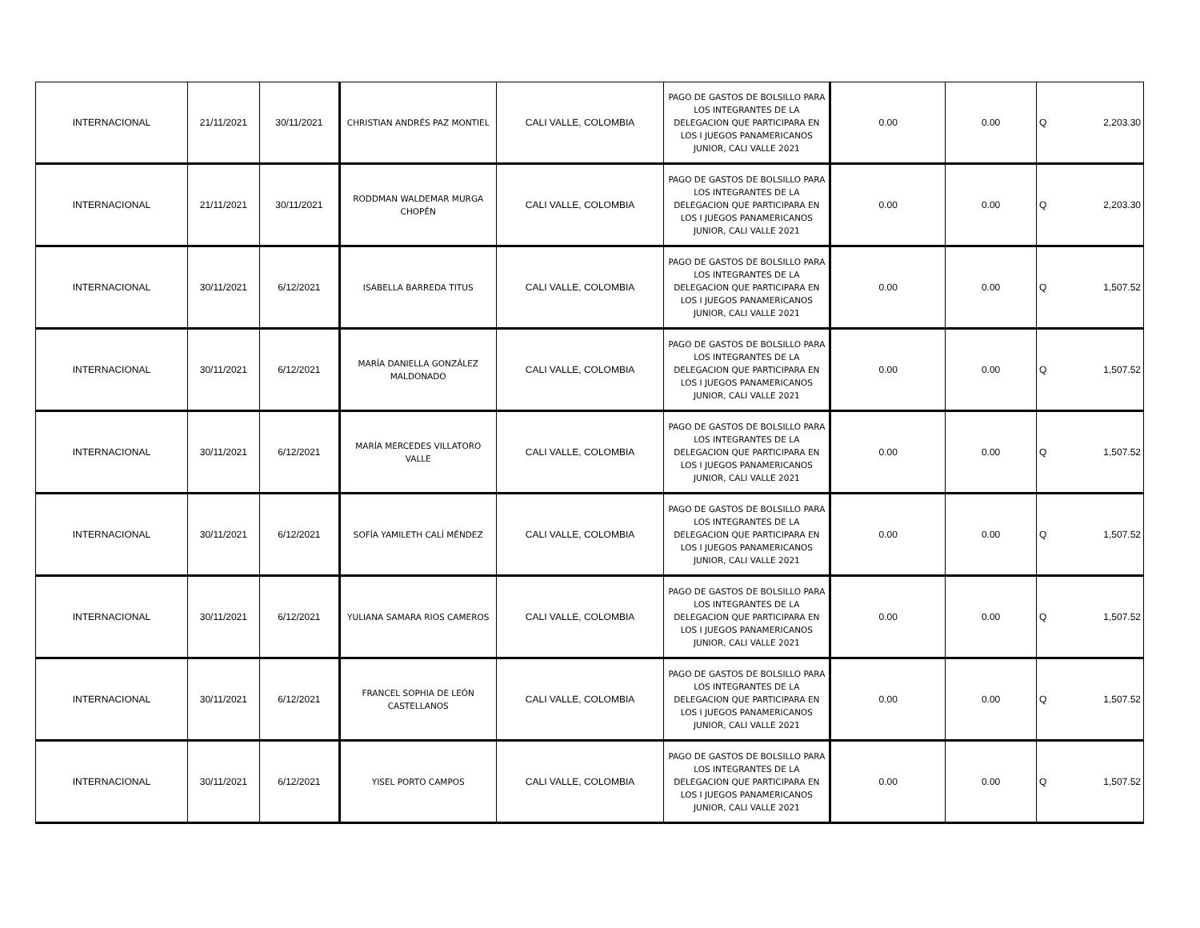| INTERNACIONAL | 21/11/2021 | 30/11/2021 | CHRISTIAN ANDRÉS PAZ MONTIEL | CALI VALLE, COLOMBIA | PAGO DE GASTOS DE BOLSILLO PARA LOS INTEGRANTES DE LA DELEGACION QUE PARTICIPARA EN LOS I JUEGOS PANAMERICANOS JUNIOR, CALI VALLE 2021 | 0.00 | 0.00 | Q | 2,203.30 |
| INTERNACIONAL | 21/11/2021 | 30/11/2021 | RODDMAN WALDEMAR MURGA CHOPÉN | CALI VALLE, COLOMBIA | PAGO DE GASTOS DE BOLSILLO PARA LOS INTEGRANTES DE LA DELEGACION QUE PARTICIPARA EN LOS I JUEGOS PANAMERICANOS JUNIOR, CALI VALLE 2021 | 0.00 | 0.00 | Q | 2,203.30 |
| INTERNACIONAL | 30/11/2021 | 6/12/2021 | ISABELLA BARREDA TITUS | CALI VALLE, COLOMBIA | PAGO DE GASTOS DE BOLSILLO PARA LOS INTEGRANTES DE LA DELEGACION QUE PARTICIPARA EN LOS I JUEGOS PANAMERICANOS JUNIOR, CALI VALLE 2021 | 0.00 | 0.00 | Q | 1,507.52 |
| INTERNACIONAL | 30/11/2021 | 6/12/2021 | MARÍA DANIELLA GONZÁLEZ MALDONADO | CALI VALLE, COLOMBIA | PAGO DE GASTOS DE BOLSILLO PARA LOS INTEGRANTES DE LA DELEGACION QUE PARTICIPARA EN LOS I JUEGOS PANAMERICANOS JUNIOR, CALI VALLE 2021 | 0.00 | 0.00 | Q | 1,507.52 |
| INTERNACIONAL | 30/11/2021 | 6/12/2021 | MARÍA MERCEDES VILLATORO VALLE | CALI VALLE, COLOMBIA | PAGO DE GASTOS DE BOLSILLO PARA LOS INTEGRANTES DE LA DELEGACION QUE PARTICIPARA EN LOS I JUEGOS PANAMERICANOS JUNIOR, CALI VALLE 2021 | 0.00 | 0.00 | Q | 1,507.52 |
| INTERNACIONAL | 30/11/2021 | 6/12/2021 | SOFÍA YAMILETH CALÍ MÉNDEZ | CALI VALLE, COLOMBIA | PAGO DE GASTOS DE BOLSILLO PARA LOS INTEGRANTES DE LA DELEGACION QUE PARTICIPARA EN LOS I JUEGOS PANAMERICANOS JUNIOR, CALI VALLE 2021 | 0.00 | 0.00 | Q | 1,507.52 |
| INTERNACIONAL | 30/11/2021 | 6/12/2021 | YULIANA SAMARA RIOS CAMEROS | CALI VALLE, COLOMBIA | PAGO DE GASTOS DE BOLSILLO PARA LOS INTEGRANTES DE LA DELEGACION QUE PARTICIPARA EN LOS I JUEGOS PANAMERICANOS JUNIOR, CALI VALLE 2021 | 0.00 | 0.00 | Q | 1,507.52 |
| INTERNACIONAL | 30/11/2021 | 6/12/2021 | FRANCEL SOPHIA DE LEÓN CASTELLANOS | CALI VALLE, COLOMBIA | PAGO DE GASTOS DE BOLSILLO PARA LOS INTEGRANTES DE LA DELEGACION QUE PARTICIPARA EN LOS I JUEGOS PANAMERICANOS JUNIOR, CALI VALLE 2021 | 0.00 | 0.00 | Q | 1,507.52 |
| INTERNACIONAL | 30/11/2021 | 6/12/2021 | YISEL PORTO CAMPOS | CALI VALLE, COLOMBIA | PAGO DE GASTOS DE BOLSILLO PARA LOS INTEGRANTES DE LA DELEGACION QUE PARTICIPARA EN LOS I JUEGOS PANAMERICANOS JUNIOR, CALI VALLE 2021 | 0.00 | 0.00 | Q | 1,507.52 |